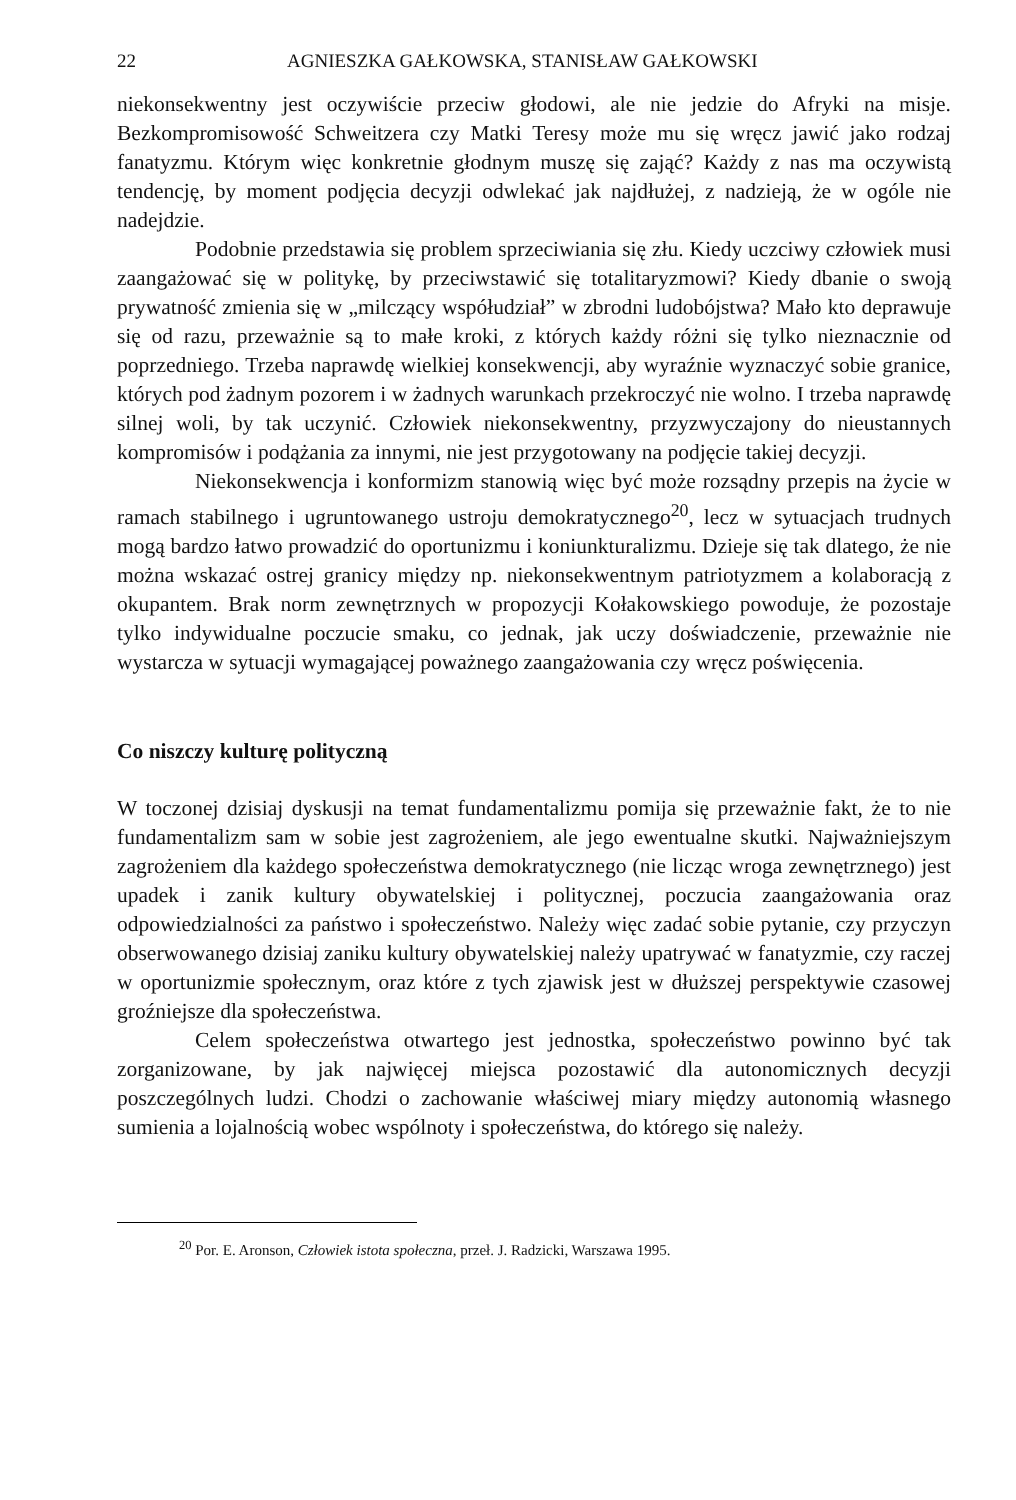22 AGNIESZKA GAŁKOWSKA, STANISŁAW GAŁKOWSKI
niekonsekwentny jest oczywiście przeciw głodowi, ale nie jedzie do Afryki na misje. Bezkompromisowość Schweitzera czy Matki Teresy może mu się wręcz jawić jako rodzaj fanatyzmu. Którym więc konkretnie głodnym muszę się zająć? Każdy z nas ma oczywistą tendencję, by moment podjęcia decyzji odwlekać jak najdłużej, z nadzieją, że w ogóle nie nadejdzie.
Podobnie przedstawia się problem sprzeciwiania się złu. Kiedy uczciwy człowiek musi zaangażować się w politykę, by przeciwstawić się totalitaryzmowi? Kiedy dbanie o swoją prywatność zmienia się w „milczący współudział” w zbrodni ludobójstwa? Mało kto deprawuje się od razu, przeważnie są to małe kroki, z których każdy różni się tylko nieznacznie od poprzedniego. Trzeba naprawdę wielkiej konsekwencji, aby wyraźnie wyznaczyć sobie granice, których pod żadnym pozorem i w żadnych warunkach przekroczyć nie wolno. I trzeba naprawdę silnej woli, by tak uczynić. Człowiek niekonsekwentny, przyzwyczajony do nieustannych kompromisów i podążania za innymi, nie jest przygotowany na podjęcie takiej decyzji.
Niekonsekwencja i konformizm stanowią więc być może rozsądny przepis na życie w ramach stabilnego i ugruntowanego ustroju demokratycznego<sup>20</sup>, lecz w sytuacjach trudnych mogą bardzo łatwo prowadzić do oportunizmu i koniunkturalizmu. Dzieje się tak dlatego, że nie można wskazać ostrej granicy między np. niekonsekwentnym patriotyzmem a kolaboracją z okupantem. Brak norm zewnętrznych w propozycji Kołakowskiego powoduje, że pozostaje tylko indywidualne poczucie smaku, co jednak, jak uczy doświadczenie, przeważnie nie wystarcza w sytuacji wymagającej poważnego zaangażowania czy wręcz poświęcenia.
Co niszczy kulturę polityczną
W toczonej dzisiaj dyskusji na temat fundamentalizmu pomija się przeważnie fakt, że to nie fundamentalizm sam w sobie jest zagrożeniem, ale jego ewentualne skutki. Najważniejszym zagrożeniem dla każdego społeczeństwa demokratycznego (nie licząc wroga zewnętrznego) jest upadek i zanik kultury obywatelskiej i politycznej, poczucia zaangażowania oraz odpowiedzialności za państwo i społeczeństwo. Należy więc zadać sobie pytanie, czy przyczyn obserwowanego dzisiaj zaniku kultury obywatelskiej należy upatrywać w fanatyzmie, czy raczej w oportunizmie społecznym, oraz które z tych zjawisk jest w dłuższej perspektywie czasowej groźniejsze dla społeczeństwa.
Celem społeczeństwa otwartego jest jednostka, społeczeństwo powinno być tak zorganizowane, by jak najwięcej miejsca pozostawić dla autonomicznych decyzji poszczególnych ludzi. Chodzi o zachowanie właściwej miary między autonomią własnego sumienia a lojalnością wobec wspólnoty i społeczeństwa, do którego się należy.
<sup>20</sup> Por. E. Aronson, Człowiek istota społeczna, przeł. J. Radzicki, Warszawa 1995.